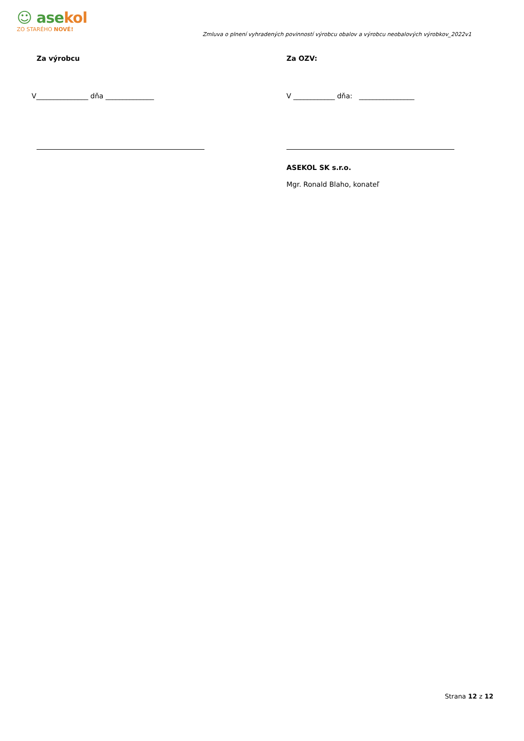☺ asekol
ZO STARÉHO NOVÉ!
Zmluva o plnení vyhradených povinností výrobcu obalov a výrobcu neobalových výrobkov_2022v1
Za výrobcu
V_______________ dňa ______________
Za OZV:
V ____________ dňa: ________________
ASEKOL SK s.r.o.
Mgr. Ronald Blaho, konateľ
Strana 12 z 12